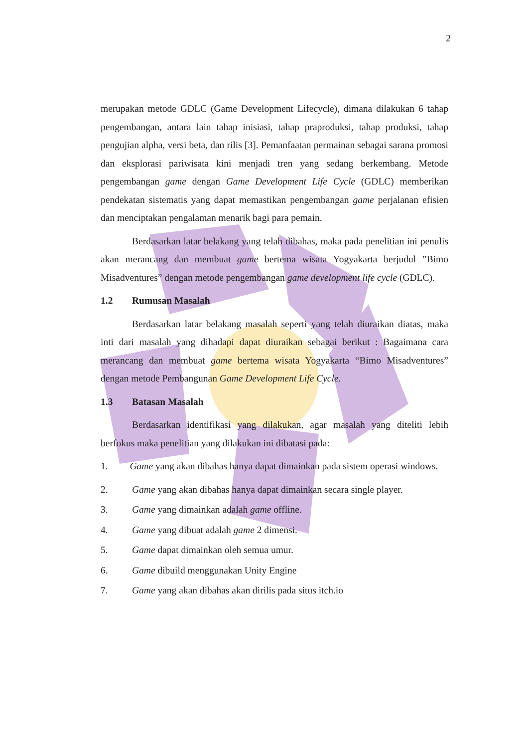2
merupakan metode GDLC (Game Development Lifecycle), dimana dilakukan 6 tahap pengembangan, antara lain tahap inisiasi, tahap praproduksi, tahap produksi, tahap pengujian alpha, versi beta, dan rilis [3]. Pemanfaatan permainan sebagai sarana promosi dan eksplorasi pariwisata kini menjadi tren yang sedang berkembang. Metode pengembangan game dengan Game Development Life Cycle (GDLC) memberikan pendekatan sistematis yang dapat memastikan pengembangan game perjalanan efisien dan menciptakan pengalaman menarik bagi para pemain.
Berdasarkan latar belakang yang telah dibahas, maka pada penelitian ini penulis akan merancang dan membuat game bertema wisata Yogyakarta berjudul ”Bimo Misadventures” dengan metode pengembangan game development life cycle (GDLC).
1.2 Rumusan Masalah
Berdasarkan latar belakang masalah seperti yang telah diuraikan diatas, maka inti dari masalah yang dihadapi dapat diuraikan sebagai berikut : Bagaimana cara merancang dan membuat game bertema wisata Yogyakarta “Bimo Misadventures” dengan metode Pembangunan Game Development Life Cycle.
1.3 Batasan Masalah
Berdasarkan identifikasi yang dilakukan, agar masalah yang diteliti lebih berfokus maka penelitian yang dilakukan ini dibatasi pada:
1. Game yang akan dibahas hanya dapat dimainkan pada sistem operasi windows.
2. Game yang akan dibahas hanya dapat dimainkan secara single player.
3. Game yang dimainkan adalah game offline.
4. Game yang dibuat adalah game 2 dimensi.
5. Game dapat dimainkan oleh semua umur.
6. Game dibuild menggunakan Unity Engine
7. Game yang akan dibahas akan dirilis pada situs itch.io